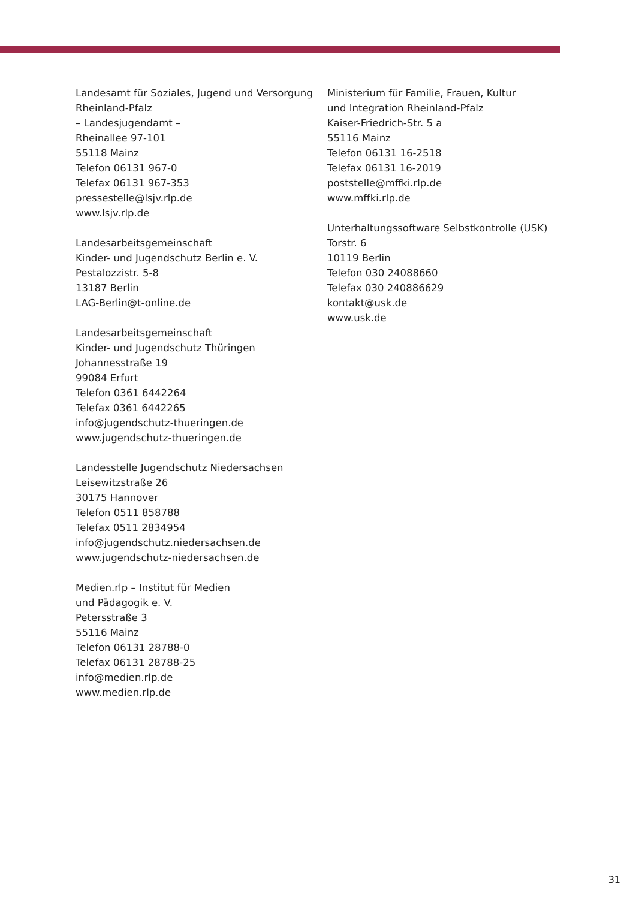Landesamt für Soziales, Jugend und Versorgung
Rheinland-Pfalz
– Landesjugendamt –
Rheinallee 97-101
55118 Mainz
Telefon 06131 967-0
Telefax 06131 967-353
pressestelle@lsjv.rlp.de
www.lsjv.rlp.de
Landesarbeitsgemeinschaft
Kinder- und Jugendschutz Berlin e. V.
Pestalozzistr. 5-8
13187 Berlin
LAG-Berlin@t-online.de
Landesarbeitsgemeinschaft
Kinder- und Jugendschutz Thüringen
Johannesstraße 19
99084 Erfurt
Telefon 0361 6442264
Telefax 0361 6442265
info@jugendschutz-thueringen.de
www.jugendschutz-thueringen.de
Landesstelle Jugendschutz Niedersachsen
Leisewitzstraße 26
30175 Hannover
Telefon 0511 858788
Telefax 0511 2834954
info@jugendschutz.niedersachsen.de
www.jugendschutz-niedersachsen.de
Medien.rlp – Institut für Medien
und Pädagogik e. V.
Petersstraße 3
55116 Mainz
Telefon 06131 28788-0
Telefax 06131 28788-25
info@medien.rlp.de
www.medien.rlp.de
Ministerium für Familie, Frauen, Kultur
und Integration Rheinland-Pfalz
Kaiser-Friedrich-Str. 5 a
55116 Mainz
Telefon 06131 16-2518
Telefax 06131 16-2019
poststelle@mffki.rlp.de
www.mffki.rlp.de
Unterhaltungssoftware Selbstkontrolle (USK)
Torstr. 6
10119 Berlin
Telefon 030 24088660
Telefax 030 240886629
kontakt@usk.de
www.usk.de
31